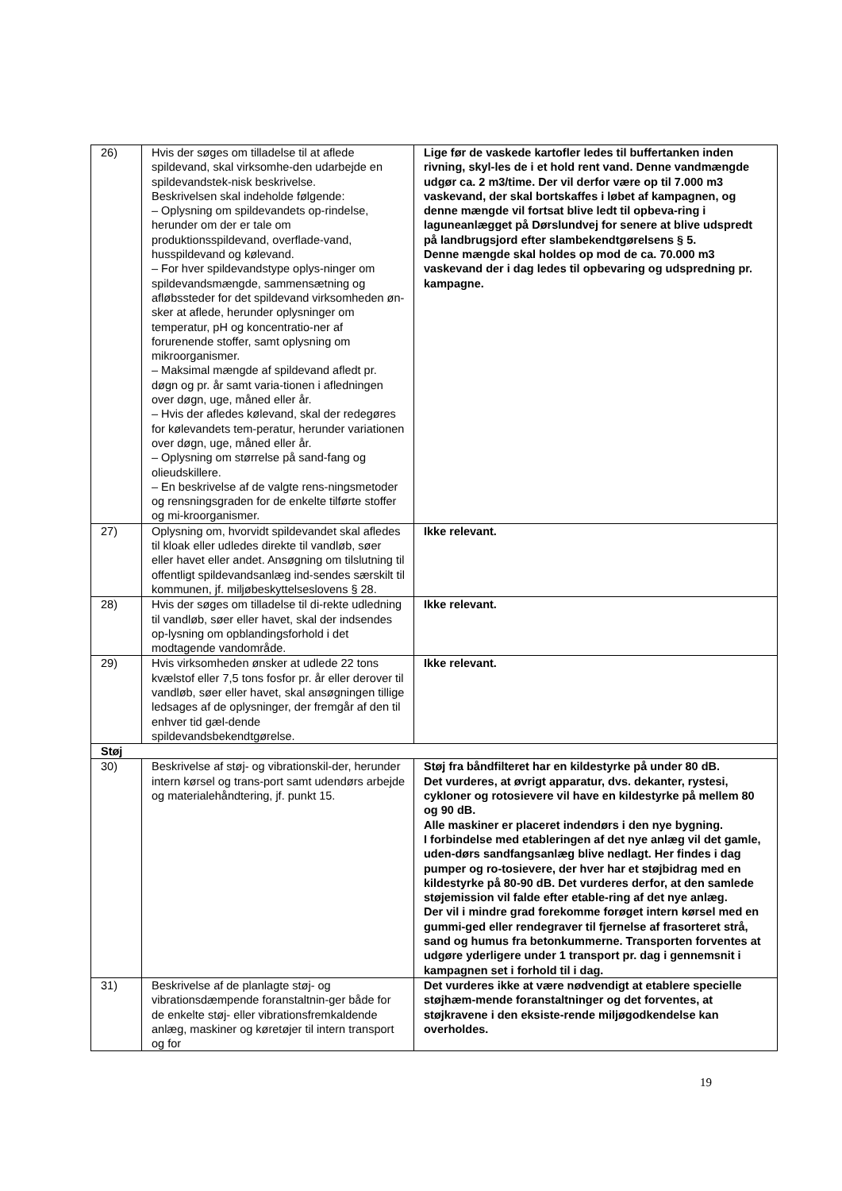| 26) | Hvis der søges om tilladelse til at aflede spildevand, skal virksomhe-den udarbejde en spildevandstek-nisk beskrivelse. Beskrivelsen skal indeholde følgende: – Oplysning om spildevandets op-rindelse, herunder om der er tale om produktionsspildevand, overflade-vand, husspildevand og kølevand. – For hver spildevandstype oplys-ninger om spildevandsmængde, sammensætning og afløbssteder for det spildevand virksomheden øn-sker at aflede, herunder oplysninger om temperatur, pH og koncentratio-ner af forurenende stoffer, samt oplysning om mikroorganismer. – Maksimal mængde af spildevand afledt pr. døgn og pr. år samt varia-tionen i afledningen over døgn, uge, måned eller år. – Hvis der afledes kølevand, skal der redegøres for kølevandets tem-peratur, herunder variationen over døgn, uge, måned eller år. – Oplysning om størrelse på sand-fang og olieudskillere. – En beskrivelse af de valgte rens-ningsmetoder og rensningsgraden for de enkelte tilførte stoffer og mi-kroorganismer. | Lige før de vaskede kartofler ledes til buffertanken inden rivning, skyl-les de i et hold rent vand. Denne vandmængde udgør ca. 2 m3/time. Der vil derfor være op til 7.000 m3 vaskevand, der skal bortskaffes i løbet af kampagnen, og denne mængde vil fortsat blive ledt til opbeva-ring i laguneanlægget på Dørslundvej for senere at blive udspredt på landbrugsjord efter slambekendtgørelsens § 5. Denne mængde skal holdes op mod de ca. 70.000 m3 vaskevand der i dag ledes til opbevaring og udspredning pr. kampagne. |
| 27) | Oplysning om, hvorvidt spildevandet skal afledes til kloak eller udledes direkte til vandløb, søer eller havet eller andet. Ansøgning om tilslutning til offentligt spildevandsanlæg ind-sendes særskilt til kommunen, jf. miljøbeskyttelseslovens § 28. | Ikke relevant. |
| 28) | Hvis der søges om tilladelse til di-rekte udledning til vandløb, søer eller havet, skal der indsendes op-lysning om opblandingsforhold i det modtagende vandområde. | Ikke relevant. |
| 29) | Hvis virksomheden ønsker at udlede 22 tons kvælstof eller 7,5 tons fosfor pr. år eller derover til vandløb, søer eller havet, skal ansøgningen tillige ledsages af de oplysninger, der fremgår af den til enhver tid gæl-dende spildevandsbekendtgørelse. | Ikke relevant. |
| Støj | | |
| 30) | Beskrivelse af støj- og vibrationskil-der, herunder intern kørsel og trans-port samt udendørs arbejde og materialehåndtering, jf. punkt 15. | Støj fra båndfilteret har en kildestyrke på under 80 dB. Det vurderes, at øvrigt apparatur, dvs. dekanter, rystesi, cykloner og rotosievere vil have en kildestyrke på mellem 80 og 90 dB. Alle maskiner er placeret indendørs i den nye bygning. I forbindelse med etableringen af det nye anlæg vil det gamle, uden-dørs sandfangsanlæg blive nedlagt. Her findes i dag pumper og ro-tosievere, der hver har et støjbidrag med en kildestyrke på 80-90 dB. Det vurderes derfor, at den samlede støjemission vil falde efter etable-ring af det nye anlæg. Der vil i mindre grad forekomme forøget intern kørsel med en gummi-ged eller rendegraver til fjernelse af frasorteret strå, sand og humus fra betonkummerne. Transporten forventes at udgøre yderligere under 1 transport pr. dag i gennemsnit i kampagnen set i forhold til i dag. |
| 31) | Beskrivelse af de planlagte støj- og vibrationsdæmpende foranstaltnin-ger både for de enkelte støj- eller vibrationsfremkaldende anlæg, maskiner og køretøjer til intern transport og for | Det vurderes ikke at være nødvendigt at etablere specielle støjhæm-mende foranstaltninger og det forventes, at støjkravene i den eksiste-rende miljøgodkendelse kan overholdes. |
19